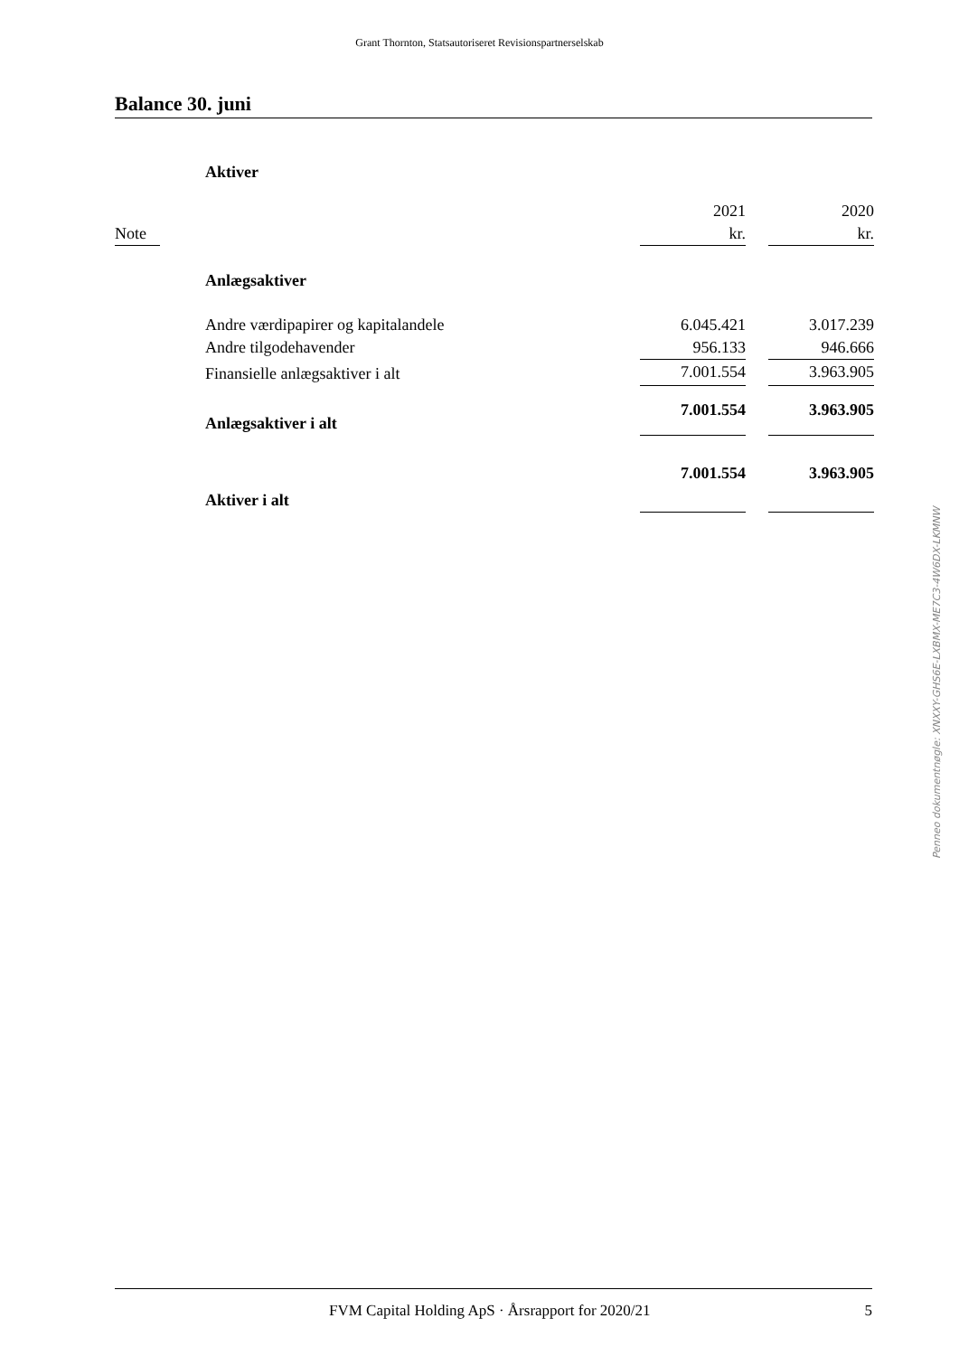Grant Thornton, Statsautoriseret Revisionspartnerselskab
Balance 30. juni
| | Aktiver | | | |
| | | 2021 | | 2020 |
| Note | | kr. | | kr. |
| | Anlægsaktiver | | | |
| | Andre værdipapirer og kapitalandele | 6.045.421 | | 3.017.239 |
| | Andre tilgodehavender | 956.133 | | 946.666 |
| | Finansielle anlægsaktiver i alt | 7.001.554 | | 3.963.905 |
| | Anlægsaktiver i alt | 7.001.554 | | 3.963.905 |
| | Aktiver i alt | 7.001.554 | | 3.963.905 |
Penneo dokumentnøgle: XNXXY-GHS6E-LXBMX-ME7C3-4W6DX-LKMNW
FVM Capital Holding ApS · Årsrapport for 2020/21 5